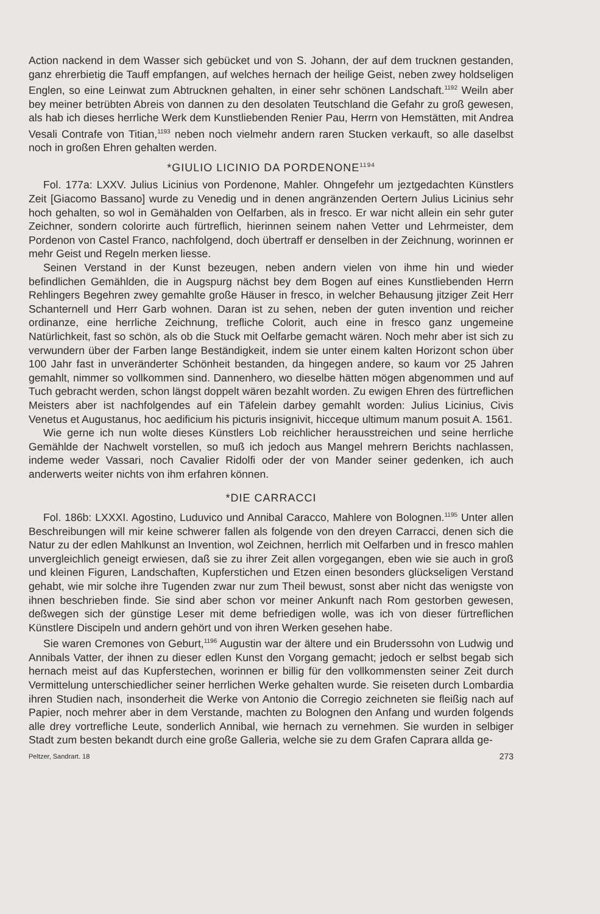Action nackend in dem Wasser sich gebücket und von S. Johann, der auf dem trucknen gestanden, ganz ehrerbietig die Tauff empfangen, auf welches hernach der heilige Geist, neben zwey holdseligen Englen, so eine Leinwat zum Abtrucknen gehalten, in einer sehr schönen Landschaft.<sup>1192</sup> Weiln aber bey meiner betrübten Abreis von dannen zu den desolaten Teutschland die Gefahr zu groß gewesen, als hab ich dieses herrliche Werk dem Kunstliebenden Renier Pau, Herrn von Hemstätten, mit Andrea Vesali Contrafe von Titian,<sup>1193</sup> neben noch vielmehr andern raren Stucken verkauft, so alle daselbst noch in großen Ehren gehalten werden.
*GIULIO LICINIO DA PORDENONE<sup>1194</sup>
Fol. 177a: LXXV. Julius Licinius von Pordenone, Mahler. Ohngefehr um jeztgedachten Künstlers Zeit [Giacomo Bassano] wurde zu Venedig und in denen angränzenden Oertern Julius Licinius sehr hoch gehalten, so wol in Gemähalden von Oelfarben, als in fresco. Er war nicht allein ein sehr guter Zeichner, sondern colorirte auch fürtreflich, hierinnen seinem nahen Vetter und Lehrmeister, dem Pordenon von Castel Franco, nachfolgend, doch übertraff er denselben in der Zeichnung, worinnen er mehr Geist und Regeln merken liesse.
Seinen Verstand in der Kunst bezeugen, neben andern vielen von ihme hin und wieder befindlichen Gemählden, die in Augspurg nächst bey dem Bogen auf eines Kunstliebenden Herrn Rehlingers Begehren zwey gemahlte große Häuser in fresco, in welcher Behausung jitziger Zeit Herr Schanternell und Herr Garb wohnen. Daran ist zu sehen, neben der guten invention und reicher ordinanze, eine herrliche Zeichnung, trefliche Colorit, auch eine in fresco ganz ungemeine Natürlichkeit, fast so schön, als ob die Stuck mit Oelfarbe gemacht wären. Noch mehr aber ist sich zu verwundern über der Farben lange Beständigkeit, indem sie unter einem kalten Horizont schon über 100 Jahr fast in unveränderter Schönheit bestanden, da hingegen andere, so kaum vor 25 Jahren gemahlt, nimmer so vollkommen sind. Dannenhero, wo dieselbe hätten mögen abgenommen und auf Tuch gebracht werden, schon längst doppelt wären bezahlt worden. Zu ewigen Ehren des fürtreflichen Meisters aber ist nachfolgendes auf ein Täfelein darbey gemahlt worden: Julius Licinius, Civis Venetus et Augustanus, hoc aedificium his picturis insignivit, hicceque ultimum manum posuit A. 1561.
Wie gerne ich nun wolte dieses Künstlers Lob reichlicher herausstreichen und seine herrliche Gemählde der Nachwelt vorstellen, so muß ich jedoch aus Mangel mehrern Berichts nachlassen, indeme weder Vassari, noch Cavalier Ridolfi oder der von Mander seiner gedenken, ich auch anderwerts weiter nichts von ihm erfahren können.
*DIE CARRACCI
Fol. 186b: LXXXI. Agostino, Luduvico und Annibal Caracco, Mahlere von Bolognen.<sup>1195</sup> Unter allen Beschreibungen will mir keine schwerer fallen als folgende von den dreyen Carracci, denen sich die Natur zu der edlen Mahlkunst an Invention, wol Zeichnen, herrlich mit Oelfarben und in fresco mahlen unvergleichlich geneigt erwiesen, daß sie zu ihrer Zeit allen vorgegangen, eben wie sie auch in groß und kleinen Figuren, Landschaften, Kupferstichen und Etzen einen besonders glückseligen Verstand gehabt, wie mir solche ihre Tugenden zwar nur zum Theil bewust, sonst aber nicht das wenigste von ihnen beschrieben finde. Sie sind aber schon vor meiner Ankunft nach Rom gestorben gewesen, deßwegen sich der günstige Leser mit deme befriedigen wolle, was ich von dieser fürtreflichen Künstlere Discipeln und andern gehört und von ihren Werken gesehen habe.
Sie waren Cremones von Geburt,<sup>1196</sup> Augustin war der ältere und ein Bruderssohn von Ludwig und Annibals Vatter, der ihnen zu dieser edlen Kunst den Vorgang gemacht; jedoch er selbst begab sich hernach meist auf das Kupferstechen, worinnen er billig für den vollkommensten seiner Zeit durch Vermittelung unterschiedlicher seiner herrlichen Werke gehalten wurde. Sie reiseten durch Lombardia ihren Studien nach, insonderheit die Werke von Antonio die Corregio zeichneten sie fleißig nach auf Papier, noch mehrer aber in dem Verstande, machten zu Bolognen den Anfang und wurden folgends alle drey vortrefliche Leute, sonderlich Annibal, wie hernach zu vernehmen. Sie wurden in selbiger Stadt zum besten bekandt durch eine große Galleria, welche sie zu dem Grafen Caprara allda ge-
Peltzer, Sandrart. 18 273